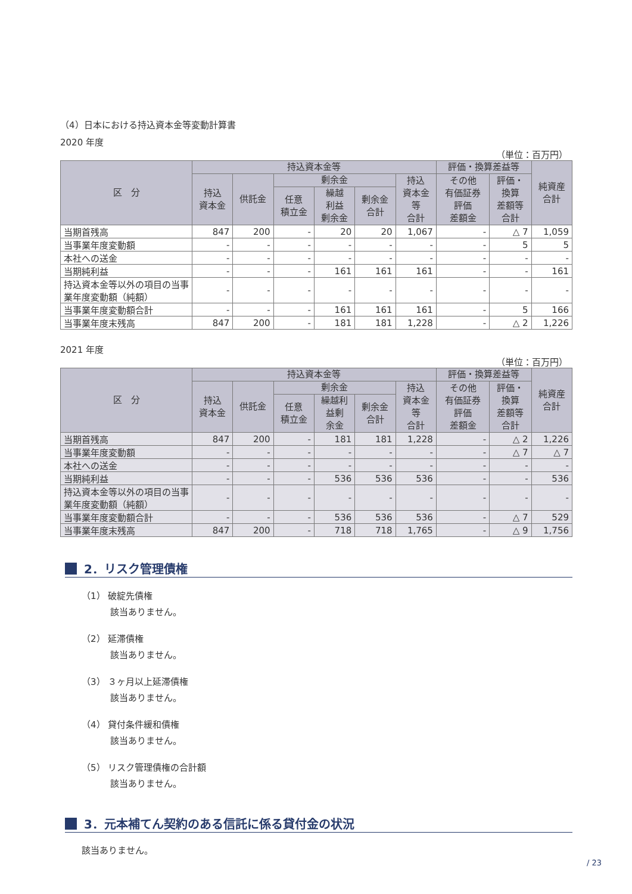（4）日本における持込資本金等変動計算書
2020 年度
（単位：百万円）
| 区 分 | 持込資本金等 | | | | | | 評価・換算差益等 | | 純資産 合計 |
| --- | --- | --- | --- | --- | --- | --- | --- | --- | --- |
| | 持込 資本金 | 供託金 | 剰余金 | | | 持込 資本金 等 合計 | その他 有価証券 評価 差額金 | 評価・ 換算 差額等 合計 | |
| | | | 任意 積立金 | 繰越 利益 剰余金 | 剰余金 合計 | | | | |
| 当期首残高 | 847 | 200 | - | 20 | 20 | 1,067 | - | △ 7 | 1,059 |
| 当事業年度変動額 | - | - | - | - | - | - | - | 5 | 5 |
| 本社への送金 | - | - | - | - | - | - | - | - | - |
| 当期純利益 | - | - | - | 161 | 161 | 161 | - | - | 161 |
| 持込資本金等以外の項目の当事業年度変動額（純額） | - | - | - | - | - | - | - | - | - |
| 当事業年度変動額合計 | - | - | - | 161 | 161 | 161 | - | 5 | 166 |
| 当事業年度末残高 | 847 | 200 | - | 181 | 181 | 1,228 | - | △ 2 | 1,226 |
2021 年度
（単位：百万円）
| 区 分 | 持込資本金等 | | | | | | 評価・換算差益等 | | 純資産 合計 |
| --- | --- | --- | --- | --- | --- | --- | --- | --- | --- |
| | 持込 資本金 | 供託金 | 剰余金 | | | 持込 資本金 等 合計 | その他 有価証券 評価 差額金 | 評価・ 換算 差額等 合計 | |
| | | | 任意 積立金 | 繰越利 益剰 余金 | 剰余金 合計 | | | | |
| 当期首残高 | 847 | 200 | - | 181 | 181 | 1,228 | - | △ 2 | 1,226 |
| 当事業年度変動額 | - | - | - | - | - | - | - | △ 7 | △ 7 |
| 本社への送金 | - | - | - | - | - | - | - | - | - |
| 当期純利益 | - | - | - | 536 | 536 | 536 | - | - | 536 |
| 持込資本金等以外の項目の当事業年度変動額（純額） | - | - | - | - | - | - | - | - | - |
| 当事業年度変動額合計 | - | - | - | 536 | 536 | 536 | - | △ 7 | 529 |
| 当事業年度末残高 | 847 | 200 | - | 718 | 718 | 1,765 | - | △ 9 | 1,756 |
2．リスク管理債権
（1） 破綻先債権
該当ありません。
（2） 延滞債権
該当ありません。
（3） ３ヶ月以上延滞債権
該当ありません。
（4） 貸付条件緩和債権
該当ありません。
（5） リスク管理債権の合計額
該当ありません。
3．元本補てん契約のある信託に係る貸付金の状況
該当ありません。
/ 23